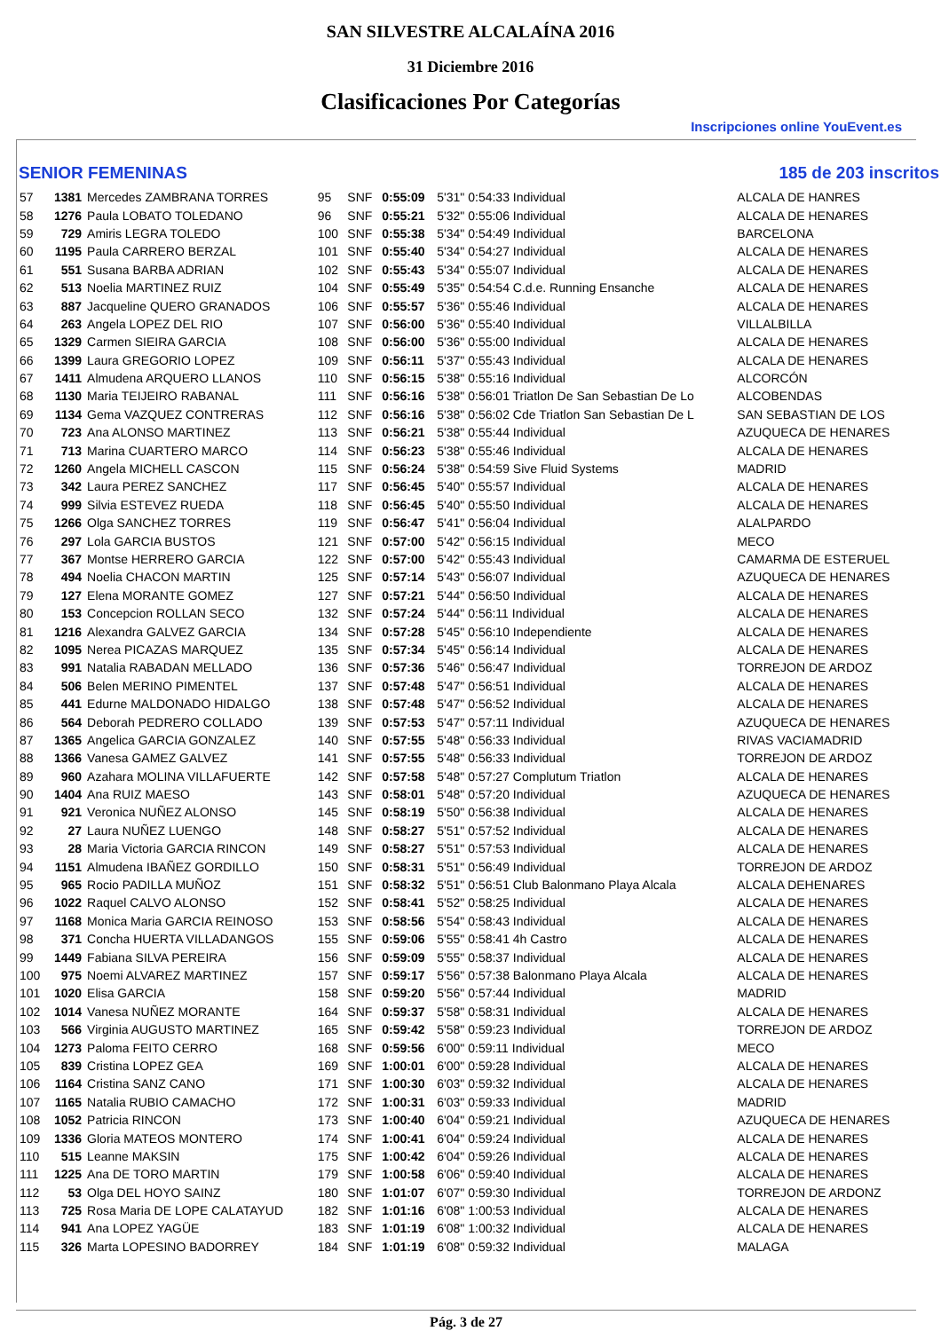SAN SILVESTRE ALCALAÍNA 2016
31 Diciembre 2016
Clasificaciones Por Categorías
Inscripciones online YouEvent.es
SENIOR FEMENINAS 185 de 203 inscritos
| 57 | 1381 | Mercedes ZAMBRANA TORRES | 95 | SNF | 0:55:09 | 5'31" 0:54:33 Individual | ALCALA DE HANRES |
| 58 | 1276 | Paula LOBATO TOLEDANO | 96 | SNF | 0:55:21 | 5'32" 0:55:06 Individual | ALCALA DE HENARES |
| 59 | 729 | Amiris LEGRA TOLEDO | 100 | SNF | 0:55:38 | 5'34" 0:54:49 Individual | BARCELONA |
| 60 | 1195 | Paula CARRERO BERZAL | 101 | SNF | 0:55:40 | 5'34" 0:54:27 Individual | ALCALA DE HENARES |
| 61 | 551 | Susana BARBA ADRIAN | 102 | SNF | 0:55:43 | 5'34" 0:55:07 Individual | ALCALA DE HENARES |
| 62 | 513 | Noelia MARTINEZ RUIZ | 104 | SNF | 0:55:49 | 5'35" 0:54:54 C.d.e. Running Ensanche | ALCALA DE HENARES |
| 63 | 887 | Jacqueline QUERO GRANADOS | 106 | SNF | 0:55:57 | 5'36" 0:55:46 Individual | ALCALA DE HENARES |
| 64 | 263 | Angela LOPEZ DEL RIO | 107 | SNF | 0:56:00 | 5'36" 0:55:40 Individual | VILLALBILLA |
| 65 | 1329 | Carmen SIEIRA GARCIA | 108 | SNF | 0:56:00 | 5'36" 0:55:00 Individual | ALCALA DE HENARES |
| 66 | 1399 | Laura GREGORIO LOPEZ | 109 | SNF | 0:56:11 | 5'37" 0:55:43 Individual | ALCALA DE HENARES |
| 67 | 1411 | Almudena ARQUERO LLANOS | 110 | SNF | 0:56:15 | 5'38" 0:55:16 Individual | ALCORCÓN |
| 68 | 1130 | Maria TEIJEIRO RABANAL | 111 | SNF | 0:56:16 | 5'38" 0:56:01 Triatlon De San Sebastian De Lo | ALCOBENDAS |
| 69 | 1134 | Gema VAZQUEZ CONTRERAS | 112 | SNF | 0:56:16 | 5'38" 0:56:02 Cde Triatlon San Sebastian De L | SAN SEBASTIAN DE LOS |
| 70 | 723 | Ana ALONSO MARTINEZ | 113 | SNF | 0:56:21 | 5'38" 0:55:44 Individual | AZUQUECA DE HENARES |
| 71 | 713 | Marina CUARTERO MARCO | 114 | SNF | 0:56:23 | 5'38" 0:55:46 Individual | ALCALA DE HENARES |
| 72 | 1260 | Angela MICHELL CASCON | 115 | SNF | 0:56:24 | 5'38" 0:54:59 Sive Fluid Systems | MADRID |
| 73 | 342 | Laura PEREZ SANCHEZ | 117 | SNF | 0:56:45 | 5'40" 0:55:57 Individual | ALCALA DE HENARES |
| 74 | 999 | Silvia ESTEVEZ RUEDA | 118 | SNF | 0:56:45 | 5'40" 0:55:50 Individual | ALCALA DE HENARES |
| 75 | 1266 | Olga SANCHEZ TORRES | 119 | SNF | 0:56:47 | 5'41" 0:56:04 Individual | ALALPARDO |
| 76 | 297 | Lola GARCIA BUSTOS | 121 | SNF | 0:57:00 | 5'42" 0:56:15 Individual | MECO |
| 77 | 367 | Montse HERRERO GARCIA | 122 | SNF | 0:57:00 | 5'42" 0:55:43 Individual | CAMARMA DE ESTERUEL |
| 78 | 494 | Noelia CHACON MARTIN | 125 | SNF | 0:57:14 | 5'43" 0:56:07 Individual | AZUQUECA DE HENARES |
| 79 | 127 | Elena MORANTE GOMEZ | 127 | SNF | 0:57:21 | 5'44" 0:56:50 Individual | ALCALA DE HENARES |
| 80 | 153 | Concepcion ROLLAN SECO | 132 | SNF | 0:57:24 | 5'44" 0:56:11 Individual | ALCALA DE HENARES |
| 81 | 1216 | Alexandra GALVEZ GARCIA | 134 | SNF | 0:57:28 | 5'45" 0:56:10 Independiente | ALCALA DE HENARES |
| 82 | 1095 | Nerea PICAZAS MARQUEZ | 135 | SNF | 0:57:34 | 5'45" 0:56:14 Individual | ALCALA DE HENARES |
| 83 | 991 | Natalia RABADAN MELLADO | 136 | SNF | 0:57:36 | 5'46" 0:56:47 Individual | TORREJON DE ARDOZ |
| 84 | 506 | Belen MERINO PIMENTEL | 137 | SNF | 0:57:48 | 5'47" 0:56:51 Individual | ALCALA DE HENARES |
| 85 | 441 | Edurne MALDONADO HIDALGO | 138 | SNF | 0:57:48 | 5'47" 0:56:52 Individual | ALCALA DE HENARES |
| 86 | 564 | Deborah PEDRERO COLLADO | 139 | SNF | 0:57:53 | 5'47" 0:57:11 Individual | AZUQUECA DE HENARES |
| 87 | 1365 | Angelica GARCIA GONZALEZ | 140 | SNF | 0:57:55 | 5'48" 0:56:33 Individual | RIVAS VACIAMADRID |
| 88 | 1366 | Vanesa GAMEZ GALVEZ | 141 | SNF | 0:57:55 | 5'48" 0:56:33 Individual | TORREJON DE ARDOZ |
| 89 | 960 | Azahara MOLINA VILLAFUERTE | 142 | SNF | 0:57:58 | 5'48" 0:57:27 Complutum Triatlon | ALCALA DE HENARES |
| 90 | 1404 | Ana RUIZ MAESO | 143 | SNF | 0:58:01 | 5'48" 0:57:20 Individual | AZUQUECA DE HENARES |
| 91 | 921 | Veronica NUÑEZ ALONSO | 145 | SNF | 0:58:19 | 5'50" 0:56:38 Individual | ALCALA DE HENARES |
| 92 | 27 | Laura NUÑEZ LUENGO | 148 | SNF | 0:58:27 | 5'51" 0:57:52 Individual | ALCALA DE HENARES |
| 93 | 28 | Maria Victoria GARCIA RINCON | 149 | SNF | 0:58:27 | 5'51" 0:57:53 Individual | ALCALA DE HENARES |
| 94 | 1151 | Almudena IBAÑEZ GORDILLO | 150 | SNF | 0:58:31 | 5'51" 0:56:49 Individual | TORREJON DE ARDOZ |
| 95 | 965 | Rocio PADILLA MUÑOZ | 151 | SNF | 0:58:32 | 5'51" 0:56:51 Club Balonmano Playa Alcala | ALCALA DEHENARES |
| 96 | 1022 | Raquel CALVO ALONSO | 152 | SNF | 0:58:41 | 5'52" 0:58:25 Individual | ALCALA DE HENARES |
| 97 | 1168 | Monica Maria GARCIA REINOSO | 153 | SNF | 0:58:56 | 5'54" 0:58:43 Individual | ALCALA DE HENARES |
| 98 | 371 | Concha HUERTA VILLADANGOS | 155 | SNF | 0:59:06 | 5'55" 0:58:41 4h Castro | ALCALA DE HENARES |
| 99 | 1449 | Fabiana SILVA PEREIRA | 156 | SNF | 0:59:09 | 5'55" 0:58:37 Individual | ALCALA DE HENARES |
| 100 | 975 | Noemi ALVAREZ MARTINEZ | 157 | SNF | 0:59:17 | 5'56" 0:57:38 Balonmano Playa Alcala | ALCALA DE HENARES |
| 101 | 1020 | Elisa GARCIA | 158 | SNF | 0:59:20 | 5'56" 0:57:44 Individual | MADRID |
| 102 | 1014 | Vanesa NUÑEZ MORANTE | 164 | SNF | 0:59:37 | 5'58" 0:58:31 Individual | ALCALA DE HENARES |
| 103 | 566 | Virginia AUGUSTO MARTINEZ | 165 | SNF | 0:59:42 | 5'58" 0:59:23 Individual | TORREJON DE ARDOZ |
| 104 | 1273 | Paloma FEITO CERRO | 168 | SNF | 0:59:56 | 6'00" 0:59:11 Individual | MECO |
| 105 | 839 | Cristina LOPEZ GEA | 169 | SNF | 1:00:01 | 6'00" 0:59:28 Individual | ALCALA DE HENARES |
| 106 | 1164 | Cristina SANZ CANO | 171 | SNF | 1:00:30 | 6'03" 0:59:32 Individual | ALCALA DE HENARES |
| 107 | 1165 | Natalia RUBIO CAMACHO | 172 | SNF | 1:00:31 | 6'03" 0:59:33 Individual | MADRID |
| 108 | 1052 | Patricia RINCON | 173 | SNF | 1:00:40 | 6'04" 0:59:21 Individual | AZUQUECA DE HENARES |
| 109 | 1336 | Gloria MATEOS MONTERO | 174 | SNF | 1:00:41 | 6'04" 0:59:24 Individual | ALCALA DE HENARES |
| 110 | 515 | Leanne MAKSIN | 175 | SNF | 1:00:42 | 6'04" 0:59:26 Individual | ALCALA DE HENARES |
| 111 | 1225 | Ana DE TORO MARTIN | 179 | SNF | 1:00:58 | 6'06" 0:59:40 Individual | ALCALA DE HENARES |
| 112 | 53 | Olga DEL HOYO SAINZ | 180 | SNF | 1:01:07 | 6'07" 0:59:30 Individual | TORREJON DE ARDONZ |
| 113 | 725 | Rosa Maria DE LOPE CALATAYUD | 182 | SNF | 1:01:16 | 6'08" 1:00:53 Individual | ALCALA DE HENARES |
| 114 | 941 | Ana LOPEZ YAGÜE | 183 | SNF | 1:01:19 | 6'08" 1:00:32 Individual | ALCALA DE HENARES |
| 115 | 326 | Marta LOPESINO BADORREY | 184 | SNF | 1:01:19 | 6'08" 0:59:32 Individual | MALAGA |
Pág. 3 de 27